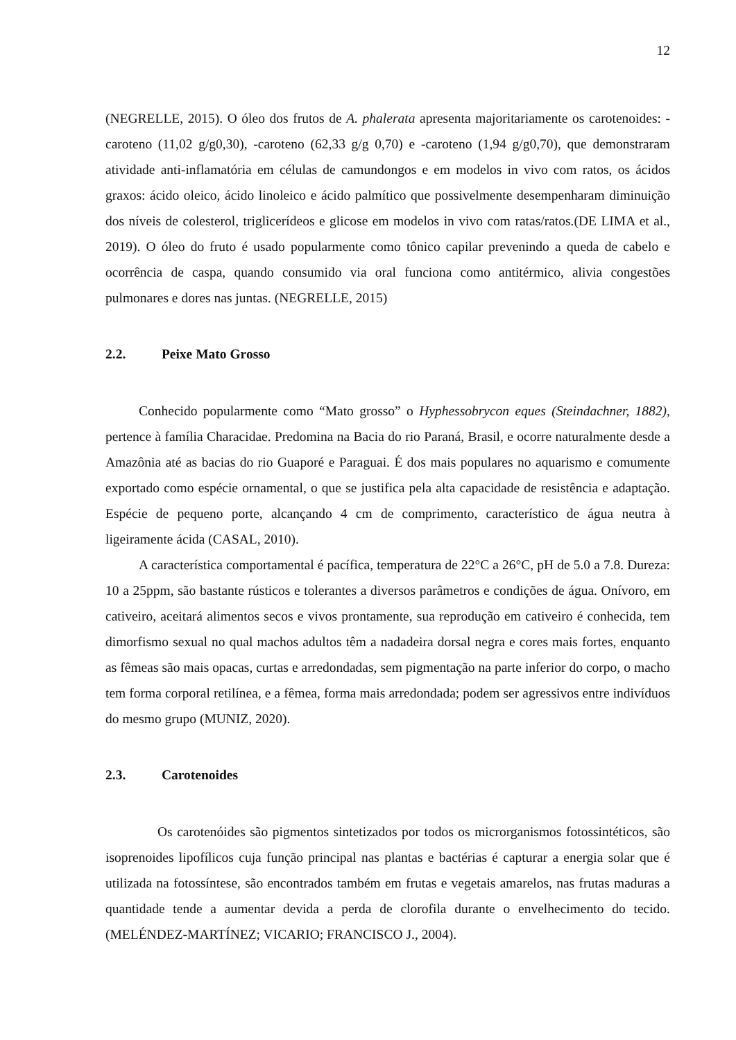12
(NEGRELLE, 2015). O óleo dos frutos de A. phalerata apresenta majoritariamente os carotenoides: -caroteno (11,02 g/g0,30), -caroteno (62,33 g/g 0,70) e -caroteno (1,94 g/g0,70), que demonstraram atividade anti-inflamatória em células de camundongos e em modelos in vivo com ratos, os ácidos graxos: ácido oleico, ácido linoleico e ácido palmítico que possivelmente desempenharam diminuição dos níveis de colesterol, triglicerídeos e glicose em modelos in vivo com ratas/ratos.(DE LIMA et al., 2019). O óleo do fruto é usado popularmente como tônico capilar prevenindo a queda de cabelo e ocorrência de caspa, quando consumido via oral funciona como antitérmico, alivia congestões pulmonares e dores nas juntas. (NEGRELLE, 2015)
2.2. Peixe Mato Grosso
Conhecido popularmente como “Mato grosso” o Hyphessobrycon eques (Steindachner, 1882), pertence à família Characidae. Predomina na Bacia do rio Paraná, Brasil, e ocorre naturalmente desde a Amazônia até as bacias do rio Guaporé e Paraguai. É dos mais populares no aquarismo e comumente exportado como espécie ornamental, o que se justifica pela alta capacidade de resistência e adaptação. Espécie de pequeno porte, alcançando 4 cm de comprimento, característico de água neutra à ligeiramente ácida (CASAL, 2010).
A característica comportamental é pacífica, temperatura de 22°C a 26°C, pH de 5.0 a 7.8. Dureza: 10 a 25ppm, são bastante rústicos e tolerantes a diversos parâmetros e condições de água. Onívoro, em cativeiro, aceitará alimentos secos e vivos prontamente, sua reprodução em cativeiro é conhecida, tem dimorfismo sexual no qual machos adultos têm a nadadeira dorsal negra e cores mais fortes, enquanto as fêmeas são mais opacas, curtas e arredondadas, sem pigmentação na parte inferior do corpo, o macho tem forma corporal retilínea, e a fêmea, forma mais arredondada; podem ser agressivos entre indivíduos do mesmo grupo (MUNIZ, 2020).
2.3. Carotenoides
Os carotenóides são pigmentos sintetizados por todos os microrganismos fotossintéticos, são isoprenoides lipofílicos cuja função principal nas plantas e bactérias é capturar a energia solar que é utilizada na fotossíntese, são encontrados também em frutas e vegetais amarelos, nas frutas maduras a quantidade tende a aumentar devida a perda de clorofila durante o envelhecimento do tecido. (MELÉNDEZ-MARTÍNEZ; VICARIO; FRANCISCO J., 2004).